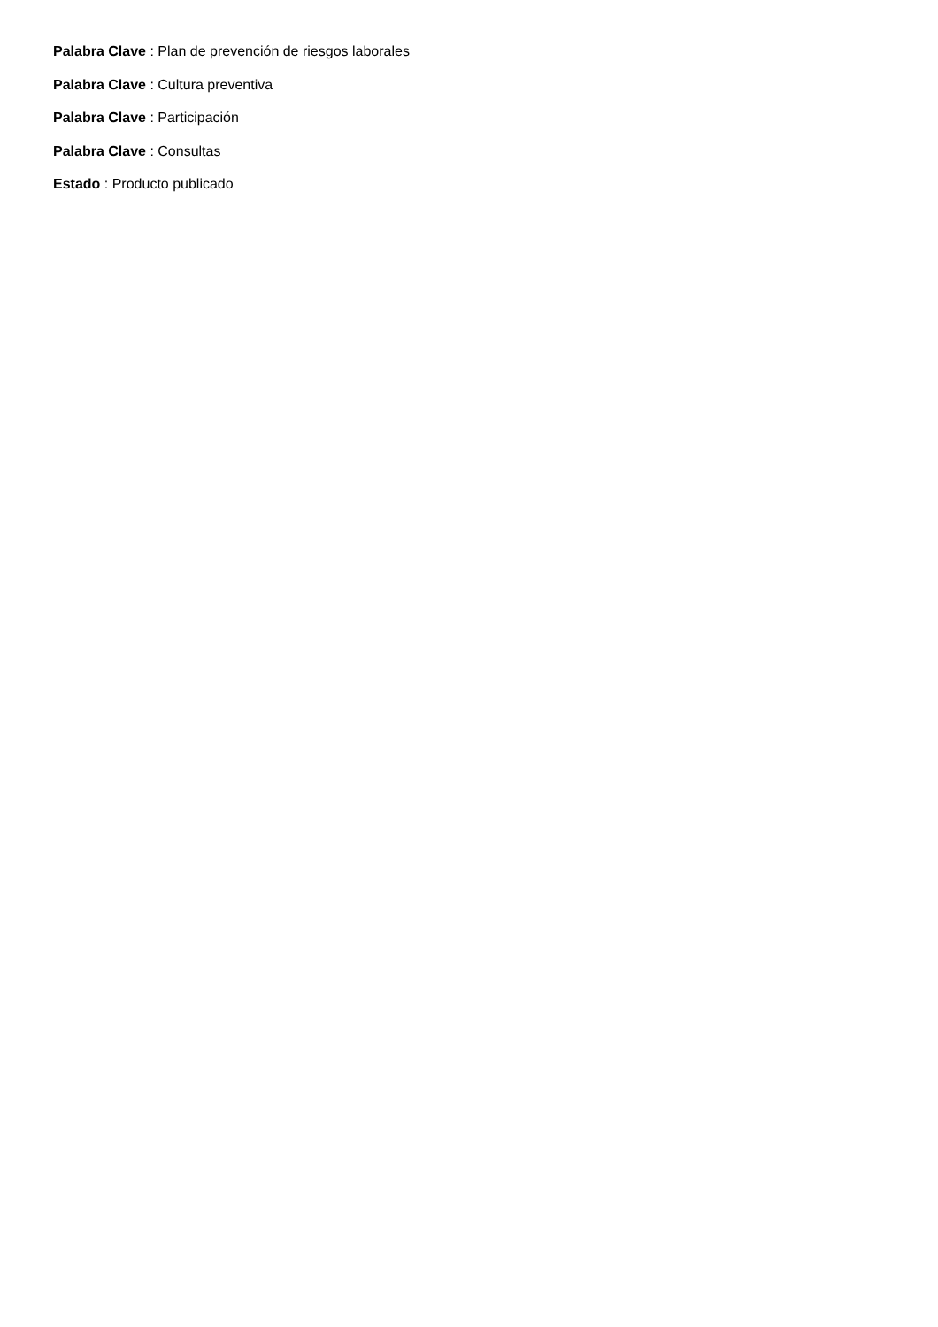Palabra Clave : Plan de prevención de riesgos laborales
Palabra Clave : Cultura preventiva
Palabra Clave : Participación
Palabra Clave : Consultas
Estado : Producto publicado